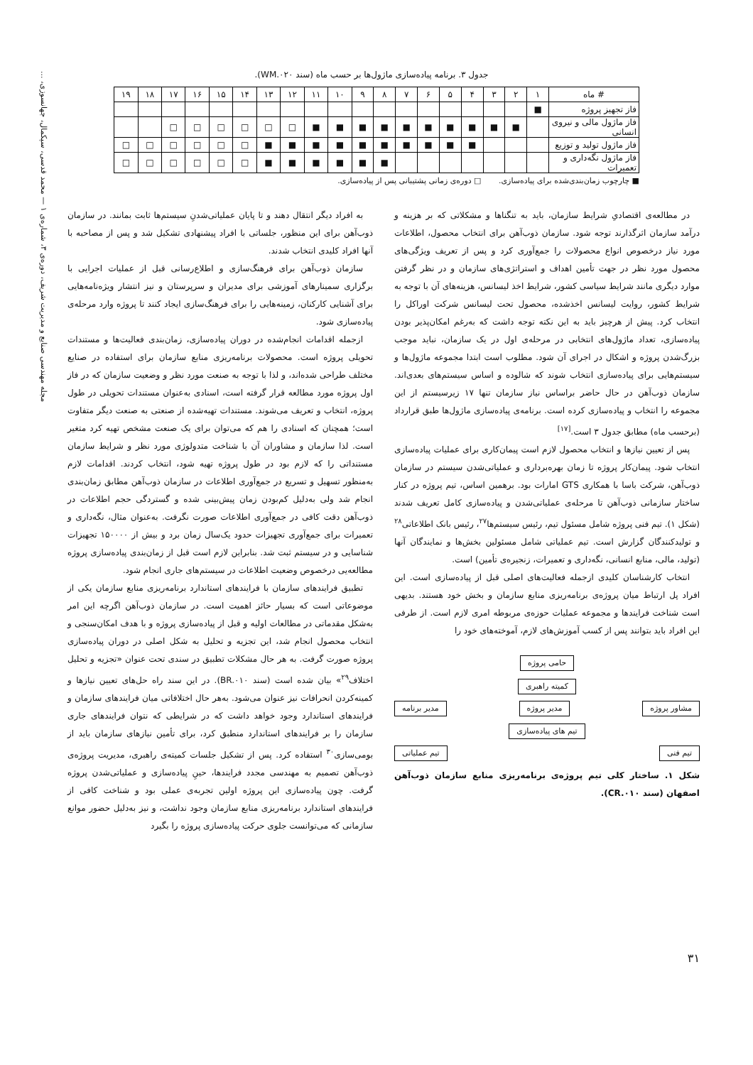مجله مهندسی صنایع و مدیریت شریف، دوره‌ی ۳، شماره‌ی ۱ — محمد قدسی، سپکمال، جهانسوزی، ...
جدول ۳. برنامه پیاده‌سازی ماژول‌ها بر حسب ماه (سند WM.۰۲۰).
| # ماه | ۱ | ۲ | ۳ | ۴ | ۵ | ۶ | ۷ | ۸ | ۹ | ۱۰ | ۱۱ | ۱۲ | ۱۳ | ۱۴ | ۱۵ | ۱۶ | ۱۷ | ۱۸ | ۱۹ |
| --- | --- | --- | --- | --- | --- | --- | --- | --- | --- | --- | --- | --- | --- | --- | --- | --- | --- | --- | --- |
| فاز تجهیز پروژه | ■ | | | | | | | | | | | | | | | | | | |
| فاز ماژول مالی و نیروی انسانی | | ■ | ■ | ■ | ■ | ■ | ■ | ■ | ■ | ■ | ■ | □ | □ | □ | □ | □ | □ | | |
| فاز ماژول تولید و توزیع | | | | ■ | ■ | ■ | ■ | ■ | ■ | ■ | ■ | ■ | ■ | □ | □ | □ | □ | □ | □ |
| فاز ماژول نگه‌داری و تعمیرات | | | | | | | | ■ | ■ | ■ | ■ | ■ | ■ | □ | □ | □ | □ | □ | □ |
■ چارچوب زمان‌بندی‌شده برای پیاده‌سازی. □ دوره‌ی زمانی پشتیبانی پس از پیاده‌سازی.
در مطالعه‌ی اقتصادیِ شرایط سازمان، باید به تنگناها و مشکلاتی که بر هزینه و درآمد سازمان اثرگذارند توجه شود. سازمان ذوب‌آهن برای انتخاب محصول، اطلاعات مورد نیاز درخصوص انواع محصولات را جمع‌آوری کرد و پس از تعریف ویژگی‌های محصول مورد نظر در جهت تأمین اهداف و استراتژی‌های سازمان و در نظر گرفتن موارد دیگری مانند شرایط سیاسی کشور، شرایط اخذ لیسانس، هزینه‌های آن با توجه به شرایط کشور، روایت لیسانس اخذشده، محصول تحت لیسانس شرکت اوراکل را انتخاب کرد. پیش از هرچیز باید به این نکته توجه داشت که به‌رغم امکان‌پذیر بودن پیاده‌سازی، تعداد ماژول‌های انتخابی در مرحله‌ی اول در یک سازمان، نباید موجب بزرگ‌شدن پروژه و اشکال در اجرای آن شود. مطلوب است ابتدا مجموعه ماژول‌ها و سیستم‌هایی برای پیاده‌سازی انتخاب شوند که شالوده و اساس سیستم‌های بعدی‌اند. سازمان ذوب‌آهن در حال حاضر براساس نیاز سازمان تنها ۱۷ زیرسیستم از این مجموعه را انتخاب و پیاده‌سازی کرده است. برنامه‌ی پیاده‌سازی ماژول‌ها طبق قرارداد (برحسب ماه) مطابق جدول ۳ است.<sup>[۱۷]</sup>
پس از تعیین نیازها و انتخاب محصول لازم است پیمان‌کاری برای عملیات پیاده‌سازی انتخاب شود. پیمان‌کار پروژه تا زمان بهره‌برداری و عملیاتی‌شدن سیستم در سازمان ذوب‌آهن، شرکت باسا با همکاری GTS امارات بود. برهمین اساس، تیم پروژه در کنار ساختار سازمانی ذوب‌آهن تا مرحله‌ی عملیاتی‌شدن و پیاده‌سازی کامل تعریف شدند (شکل ۱). تیم فنی پروژه شامل مسئول تیم، رئیس سیستم‌ها<sup>۲۷</sup>، رئیس بانک اطلاعاتی<sup>۲۸</sup> و تولیدکنندگان گزارش است. تیم عملیاتی شامل مسئولین بخش‌ها و نمایندگان آنها (تولید، مالی، منابع انسانی، نگه‌داری و تعمیرات، زنجیره‌ی تأمین) است.
انتخاب کارشناسان کلیدی ازجمله فعالیت‌های اصلی قبل از پیاده‌سازی است. این افراد پل ارتباط میان پروژه‌ی برنامه‌ریزی منابع سازمان و بخش خود هستند. بدیهی است شناخت فرایندها و مجموعه عملیات حوزه‌ی مربوطه امری لازم است. از طرفی این افراد باید بتوانند پس از کسب آموزش‌های لازم، آموخته‌های خود را
حامی پروژه
کمیته راهبری
مشاور پروژه مدیر پروژه مدیر برنامه
تیم های پیاده‌سازی
تیم فنی تیم عملیاتی
شکل ۱. ساختار کلی تیم پروژه‌ی برنامه‌ریزی منابع سازمان ذوب‌آهن اصفهان (سند CR.۰۱۰).
به افراد دیگر انتقال دهند و تا پایان عملیاتی‌شدنِ سیستم‌ها ثابت بمانند. در سازمان ذوب‌آهن برای این منظور، جلساتی با افراد پیشنهادی تشکیل شد و پس از مصاحبه با آنها افراد کلیدی انتخاب شدند.
سازمان ذوب‌آهن برای فرهنگ‌سازی و اطلاع‌رسانی قبل از عملیات اجرایی با برگزاری سمینارهای آموزشی برای مدیران و سرپرستان و نیز انتشار ویژه‌نامه‌هایی برای آشنایی کارکنان، زمینه‌هایی را برای فرهنگ‌سازی ایجاد کنند تا پروژه وارد مرحله‌ی پیاده‌سازی شود.
ازجمله اقدامات انجام‌شده در دوران پیاده‌سازی، زمان‌بندی فعالیت‌ها و مستندات تحویلی پروژه است. محصولات برنامه‌ریزی منابع سازمان برای استفاده در صنایع مختلف طراحی شده‌اند، و لذا با توجه به صنعت مورد نظر و وضعیت سازمان که در فاز اول پروژه مورد مطالعه قرار گرفته است، اسنادی به‌عنوان مستندات تحویلی در طول پروژه، انتخاب و تعریف می‌شوند. مستندات تهیه‌شده از صنعتی به صنعت دیگر متفاوت است؛ همچنان که اسنادی را هم که می‌توان برای یک صنعت مشخص تهیه کرد متغیر است. لذا سازمان و مشاوران آن با شناخت متدولوژی مورد نظر و شرایط سازمان مستنداتی را که لازم بود در طول پروژه تهیه شود، انتخاب کردند. اقدامات لازم به‌منظور تسهیل و تسریع در جمع‌آوری اطلاعات در سازمان ذوب‌آهن مطابق زمان‌بندی انجام شد ولی به‌دلیل کم‌بودن زمان پیش‌بینی شده و گستردگی حجم اطلاعات در ذوب‌آهن دقت کافی در جمع‌آوری اطلاعات صورت نگرفت. به‌عنوان مثال، نگه‌داری و تعمیرات برای جمع‌آوری تجهیزات حدود یک‌سال زمان برد و بیش از ۱۵۰۰۰۰ تجهیزات شناسایی و در سیستم ثبت شد. بنابراین لازم است قبل از زمان‌بندی پیاده‌سازی پروژه مطالعه‌یی درخصوص وضعیت اطلاعات در سیستم‌های جاری انجام شود.
تطبیق فرایندهای سازمان با فرایندهای استاندارد برنامه‌ریزی منابع سازمان یکی از موضوعاتی است که بسیار حائز اهمیت است. در سازمان ذوب‌آهن اگرچه این امر به‌شکل مقدماتی در مطالعات اولیه و قبل از پیاده‌سازی پروژه و با هدف امکان‌سنجی و انتخاب محصول انجام شد، این تجزیه و تحلیل به شکل اصلی در دوران پیاده‌سازی پروژه صورت گرفت. به هر حال مشکلات تطبیق در سندی تحت عنوان «تجزیه و تحلیل اختلاف<sup>۲۹</sup>» بیان شده است (سند BR.۰۱۰). در این سند راه حل‌های تعیین نیازها و کمینه‌کردن انحرافات نیز عنوان می‌شود. به‌هر حال اختلافاتی میان فرایندهای سازمان و فرایندهای استاندارد وجود خواهد داشت که در شرایطی که نتوان فرایندهای جاری سازمان را بر فرایندهای استاندارد منطبق کرد، برای تأمین نیازهای سازمان باید از بومی‌سازی<sup>۳۰</sup> استفاده کرد. پس از تشکیل جلسات کمیته‌ی راهبری، مدیریت پروژه‌ی ذوب‌آهن تصمیم به مهندسی مجدد فرایندها، حینِ پیاده‌سازی و عملیاتی‌شدن پروژه گرفت. چون پیاده‌سازی این پروژه اولین تجربه‌ی عملی بود و شناخت کافی از فرایندهای استاندارد برنامه‌ریزی منابع سازمان وجود نداشت، و نیز به‌دلیل حضور موانع سازمانی که می‌توانست جلوی حرکت پیاده‌سازی پروژه را بگیرد
۳۱